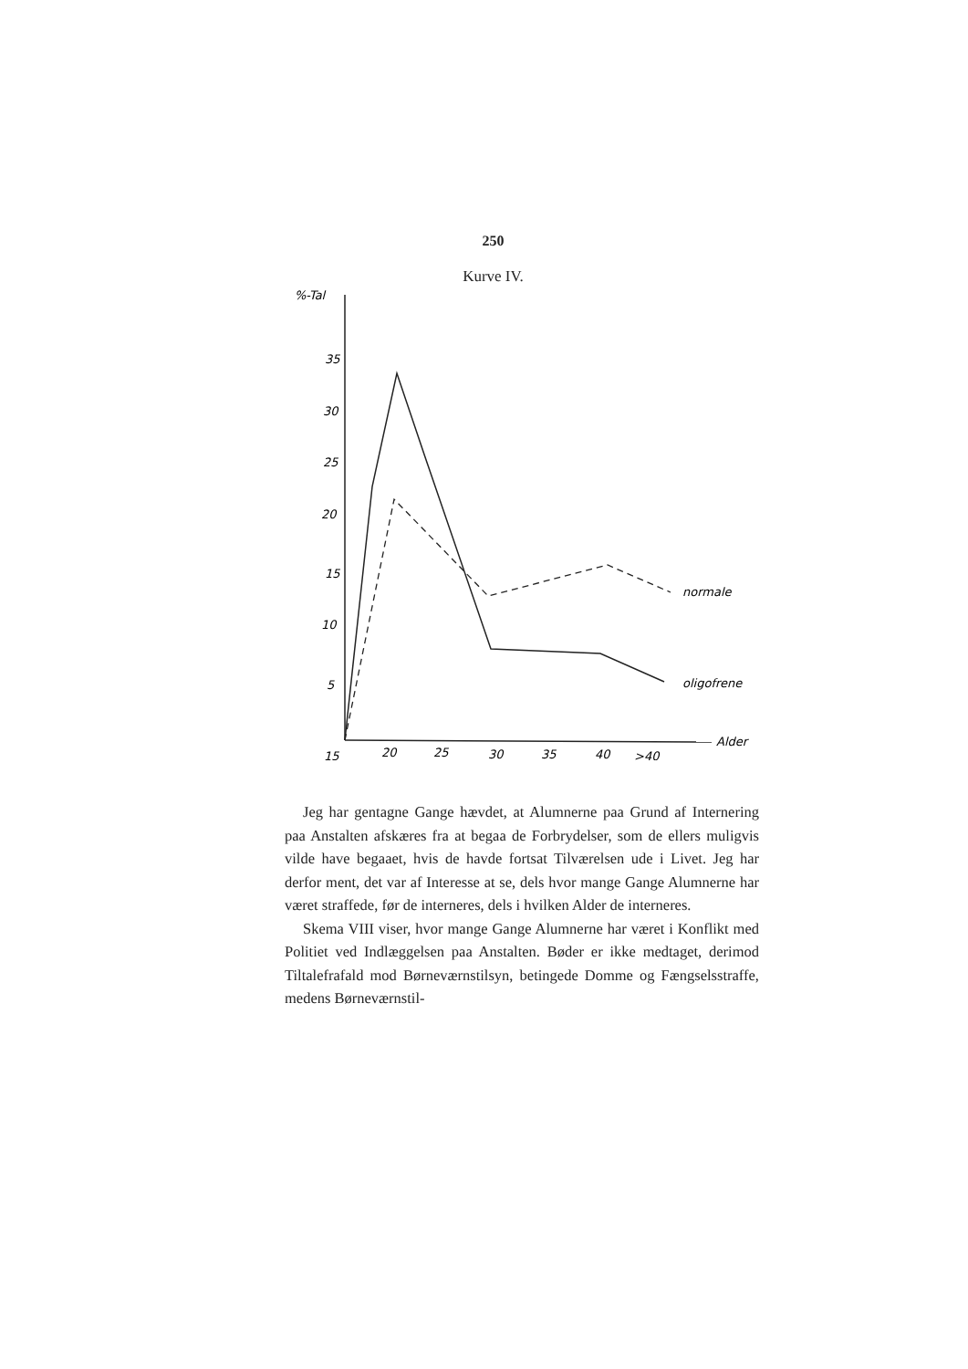250
Kurve IV.
%-Tal
35
30
25
20
15
10
5
15
20
25
30
35
40
>40
normale
oligofrene
Alder
Jeg har gentagne Gange hævdet, at Alumnerne paa Grund af Internering paa Anstalten afskæres fra at begaa de Forbrydelser, som de ellers muligvis vilde have begaaet, hvis de havde fortsat Tilværelsen ude i Livet. Jeg har derfor ment, det var af Interesse at se, dels hvor mange Gange Alumnerne har været straffede, før de interneres, dels i hvilken Alder de interneres.
Skema VIII viser, hvor mange Gange Alumnerne har været i Konflikt med Politiet ved Indlæggelsen paa Anstalten. Bøder er ikke medtaget, derimod Tiltalefrafald mod Børneværnstilsyn, betingede Domme og Fængselsstraffe, medens Børneværnstil-